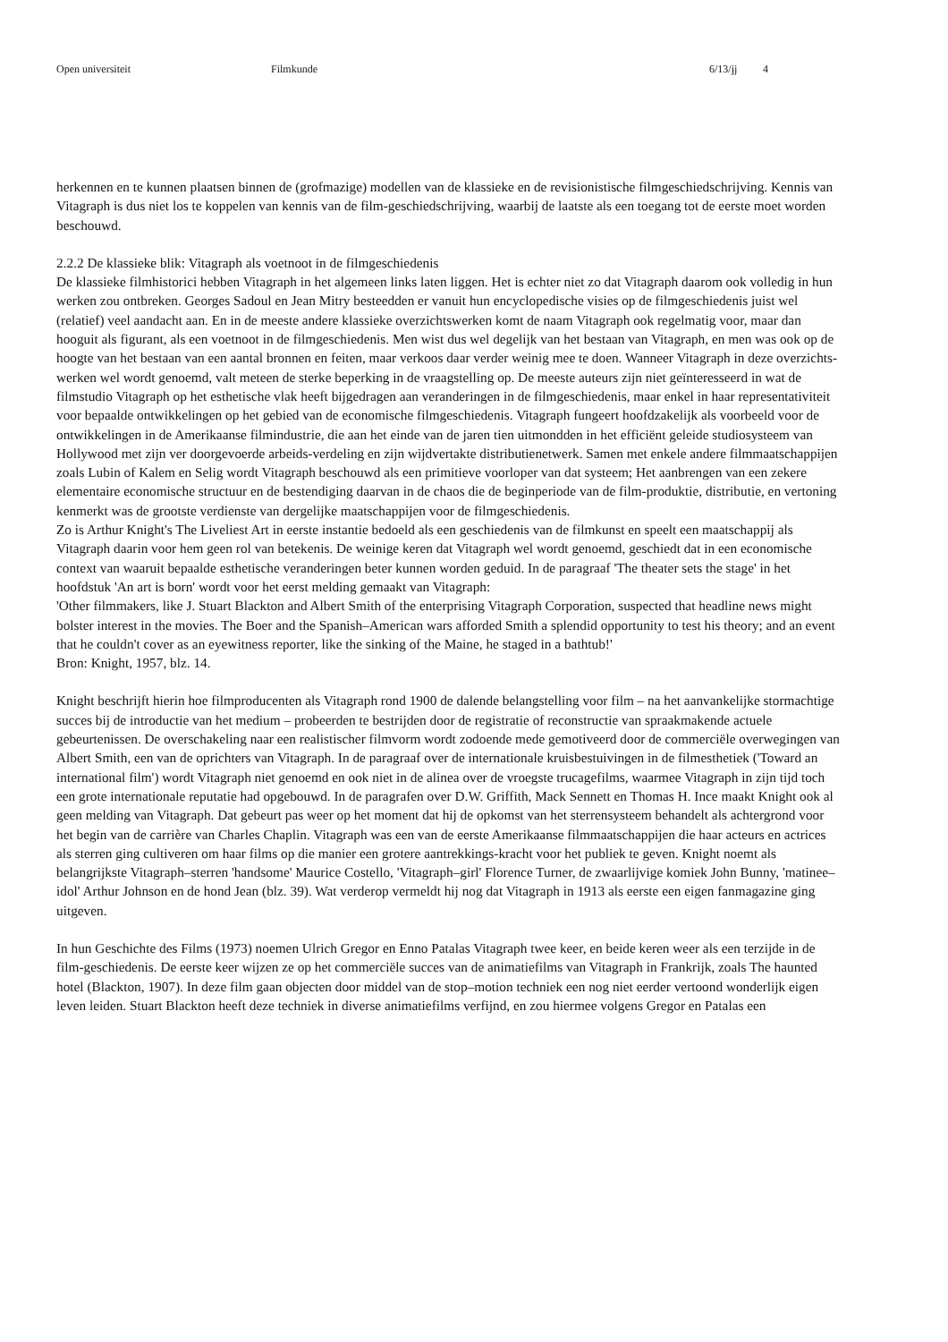Open universiteit Filmkunde 6/13/jj 4
herkennen en te kunnen plaatsen binnen de (grofmazige) modellen van de klassieke en de revisionistische filmgeschiedschrijving. Kennis van Vitagraph is dus niet los te koppelen van kennis van de film-geschiedschrijving, waarbij de laatste als een toegang tot de eerste moet worden beschouwd.
2.2.2 De klassieke blik: Vitagraph als voetnoot in de filmgeschiedenis
De klassieke filmhistorici hebben Vitagraph in het algemeen links laten liggen. Het is echter niet zo dat Vitagraph daarom ook volledig in hun werken zou ontbreken. Georges Sadoul en Jean Mitry besteedden er vanuit hun encyclopedische visies op de filmgeschiedenis juist wel (relatief) veel aandacht aan. En in de meeste andere klassieke overzichtswerken komt de naam Vitagraph ook regelmatig voor, maar dan hooguit als figurant, als een voetnoot in de filmgeschiedenis. Men wist dus wel degelijk van het bestaan van Vitagraph, en men was ook op de hoogte van het bestaan van een aantal bronnen en feiten, maar verkoos daar verder weinig mee te doen. Wanneer Vitagraph in deze overzichts-werken wel wordt genoemd, valt meteen de sterke beperking in de vraagstelling op. De meeste auteurs zijn niet geïnteresseerd in wat de filmstudio Vitagraph op het esthetische vlak heeft bijgedragen aan veranderingen in de filmgeschiedenis, maar enkel in haar representativiteit voor bepaalde ontwikkelingen op het gebied van de economische filmgeschiedenis. Vitagraph fungeert hoofdzakelijk als voorbeeld voor de ontwikkelingen in de Amerikaanse filmindustrie, die aan het einde van de jaren tien uitmondden in het efficiënt geleide studiosysteem van Hollywood met zijn ver doorgevoerde arbeids-verdeling en zijn wijdvertakte distributienetwerk. Samen met enkele andere filmmaatschappijen zoals Lubin of Kalem en Selig wordt Vitagraph beschouwd als een primitieve voorloper van dat systeem; Het aanbrengen van een zekere elementaire economische structuur en de bestendiging daarvan in de chaos die de beginperiode van de film-produktie, distributie, en vertoning kenmerkt was de grootste verdienste van dergelijke maatschappijen voor de filmgeschiedenis.
Zo is Arthur Knight's The Liveliest Art in eerste instantie bedoeld als een geschiedenis van de filmkunst en speelt een maatschappij als Vitagraph daarin voor hem geen rol van betekenis. De weinige keren dat Vitagraph wel wordt genoemd, geschiedt dat in een economische context van waaruit bepaalde esthetische veranderingen beter kunnen worden geduid. In de paragraaf 'The theater sets the stage' in het hoofdstuk 'An art is born' wordt voor het eerst melding gemaakt van Vitagraph:
'Other filmmakers, like J. Stuart Blackton and Albert Smith of the enterprising Vitagraph Corporation, suspected that headline news might bolster interest in the movies. The Boer and the Spanish–American wars afforded Smith a splendid opportunity to test his theory; and an event that he couldn't cover as an eyewitness reporter, like the sinking of the Maine, he staged in a bathtub!'
Bron: Knight, 1957, blz. 14.
Knight beschrijft hierin hoe filmproducenten als Vitagraph rond 1900 de dalende belangstelling voor film – na het aanvankelijke stormachtige succes bij de introductie van het medium – probeerden te bestrijden door de registratie of reconstructie van spraakmakende actuele gebeurtenissen. De overschakeling naar een realistischer filmvorm wordt zodoende mede gemotiveerd door de commerciële overwegingen van Albert Smith, een van de oprichters van Vitagraph. In de paragraaf over de internationale kruisbestuivingen in de filmesthetiek ('Toward an international film') wordt Vitagraph niet genoemd en ook niet in de alinea over de vroegste trucagefilms, waarmee Vitagraph in zijn tijd toch een grote internationale reputatie had opgebouwd. In de paragrafen over D.W. Griffith, Mack Sennett en Thomas H. Ince maakt Knight ook al geen melding van Vitagraph. Dat gebeurt pas weer op het moment dat hij de opkomst van het sterrensysteem behandelt als achtergrond voor het begin van de carrière van Charles Chaplin. Vitagraph was een van de eerste Amerikaanse filmmaatschappijen die haar acteurs en actrices als sterren ging cultiveren om haar films op die manier een grotere aantrekkings-kracht voor het publiek te geven. Knight noemt als belangrijkste Vitagraph–sterren 'handsome' Maurice Costello, 'Vitagraph–girl' Florence Turner, de zwaarlijvige komiek John Bunny, 'matinee–idol' Arthur Johnson en de hond Jean (blz. 39). Wat verderop vermeldt hij nog dat Vitagraph in 1913 als eerste een eigen fanmagazine ging uitgeven.
In hun Geschichte des Films (1973) noemen Ulrich Gregor en Enno Patalas Vitagraph twee keer, en beide keren weer als een terzijde in de film-geschiedenis. De eerste keer wijzen ze op het commerciële succes van de animatiefilms van Vitagraph in Frankrijk, zoals The haunted hotel (Blackton, 1907). In deze film gaan objecten door middel van de stop–motion techniek een nog niet eerder vertoond wonderlijk eigen leven leiden. Stuart Blackton heeft deze techniek in diverse animatiefilms verfijnd, en zou hiermee volgens Gregor en Patalas een